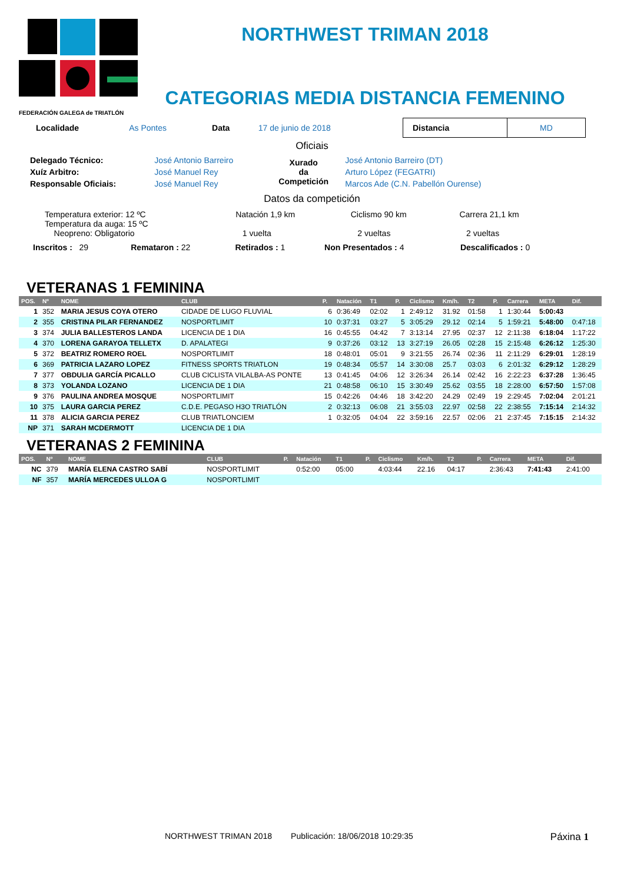FEDERACIÓN GALEGA de TRIATLÓN
NORTHWEST TRIMAN 2018
CATEGORIAS MEDIA DISTANCIA FEMENINO
| Localidade | As Pontes | Data | 17 de junio de 2018 | Distancia | MD |
Oficiais
| Delegado Técnico: | José Antonio Barreiro | Xurado da Competición | José Antonio Barreiro (DT) |
| Xuíz Arbitro: | José Manuel Rey | | Arturo López (FEGATRI) |
| Responsable Oficiais: | José Manuel Rey | | Marcos Ade (C.N. Pabellón Ourense) |
Datos da competición
| Temperatura exterior: 12 ºC Temperatura da auga: 15 ºC Neopreno: Obligatorio | Natación 1,9 km 1 vuelta | Ciclismo 90 km 2 vueltas | Carrera 21,1 km 2 vueltas |
| Inscritos : 29 | Remataron : 22 | Retirados : 1 | Non Presentados : 4 | Descalificados : 0 |
VETERANAS 1 FEMININA
| POS. | Nº | NOME | CLUB | P. | Natación | T1 | P. | Ciclismo | Km/h. | T2 | P. | Carrera | META | Dif. |
| --- | --- | --- | --- | --- | --- | --- | --- | --- | --- | --- | --- | --- | --- | --- |
| 1 | 352 | MARIA JESUS COYA OTERO | CIDADE DE LUGO FLUVIAL | 6 | 0:36:49 | 02:02 | 1 | 2:49:12 | 31.92 | 01:58 | 1 | 1:30:44 | 5:00:43 | |
| 2 | 355 | CRISTINA PILAR FERNANDEZ | NOSPORTLIMIT | 10 | 0:37:31 | 03:27 | 5 | 3:05:29 | 29.12 | 02:14 | 5 | 1:59:21 | 5:48:00 | 0:47:18 |
| 3 | 374 | JULIA BALLESTEROS LANDA | LICENCIA DE 1 DIA | 16 | 0:45:55 | 04:42 | 7 | 3:13:14 | 27.95 | 02:37 | 12 | 2:11:38 | 6:18:04 | 1:17:22 |
| 4 | 370 | LORENA GARAYOA TELLETX | D. APALATEGI | 9 | 0:37:26 | 03:12 | 13 | 3:27:19 | 26.05 | 02:28 | 15 | 2:15:48 | 6:26:12 | 1:25:30 |
| 5 | 372 | BEATRIZ ROMERO ROEL | NOSPORTLIMIT | 18 | 0:48:01 | 05:01 | 9 | 3:21:55 | 26.74 | 02:36 | 11 | 2:11:29 | 6:29:01 | 1:28:19 |
| 6 | 369 | PATRICIA LAZARO LOPEZ | FITNESS SPORTS TRIATLON | 19 | 0:48:34 | 05:57 | 14 | 3:30:08 | 25.7 | 03:03 | 6 | 2:01:32 | 6:29:12 | 1:28:29 |
| 7 | 377 | OBDULIA GARCÍA PICALLO | CLUB CICLISTA VILALBA-AS PONTE | 13 | 0:41:45 | 04:06 | 12 | 3:26:34 | 26.14 | 02:42 | 16 | 2:22:23 | 6:37:28 | 1:36:45 |
| 8 | 373 | YOLANDA LOZANO | LICENCIA DE 1 DIA | 21 | 0:48:58 | 06:10 | 15 | 3:30:49 | 25.62 | 03:55 | 18 | 2:28:00 | 6:57:50 | 1:57:08 |
| 9 | 376 | PAULINA ANDREA MOSQUE | NOSPORTLIMIT | 15 | 0:42:26 | 04:46 | 18 | 3:42:20 | 24.29 | 02:49 | 19 | 2:29:45 | 7:02:04 | 2:01:21 |
| 10 | 375 | LAURA GARCIA PEREZ | C.D.E. PEGASO H3O TRIATLÓN | 2 | 0:32:13 | 06:08 | 21 | 3:55:03 | 22.97 | 02:58 | 22 | 2:38:55 | 7:15:14 | 2:14:32 |
| 11 | 378 | ALICIA GARCIA PEREZ | CLUB TRIATLONCIEM | 1 | 0:32:05 | 04:04 | 22 | 3:59:16 | 22.57 | 02:06 | 21 | 2:37:45 | 7:15:15 | 2:14:32 |
| NP | 371 | SARAH MCDERMOTT | LICENCIA DE 1 DIA | | | | | | | | | | | |
VETERANAS 2 FEMININA
| POS. | Nº | NOME | CLUB | P. | Natación | T1 | P. | Ciclismo | Km/h. | T2 | P. | Carrera | META | Dif. |
| --- | --- | --- | --- | --- | --- | --- | --- | --- | --- | --- | --- | --- | --- | --- |
| NC | 379 | MARÍA ELENA CASTRO SABÍ | NOSPORTLIMIT | | 0:52:00 | 05:00 | | 4:03:44 | 22.16 | 04:17 | | 2:36:43 | 7:41:43 | 2:41:00 |
| NF | 357 | MARÍA MERCEDES ULLOA G | NOSPORTLIMIT | | | | | | | | | | | |
NORTHWEST TRIMAN 2018 Publicación: 18/06/2018 10:29:35 Páxina 1